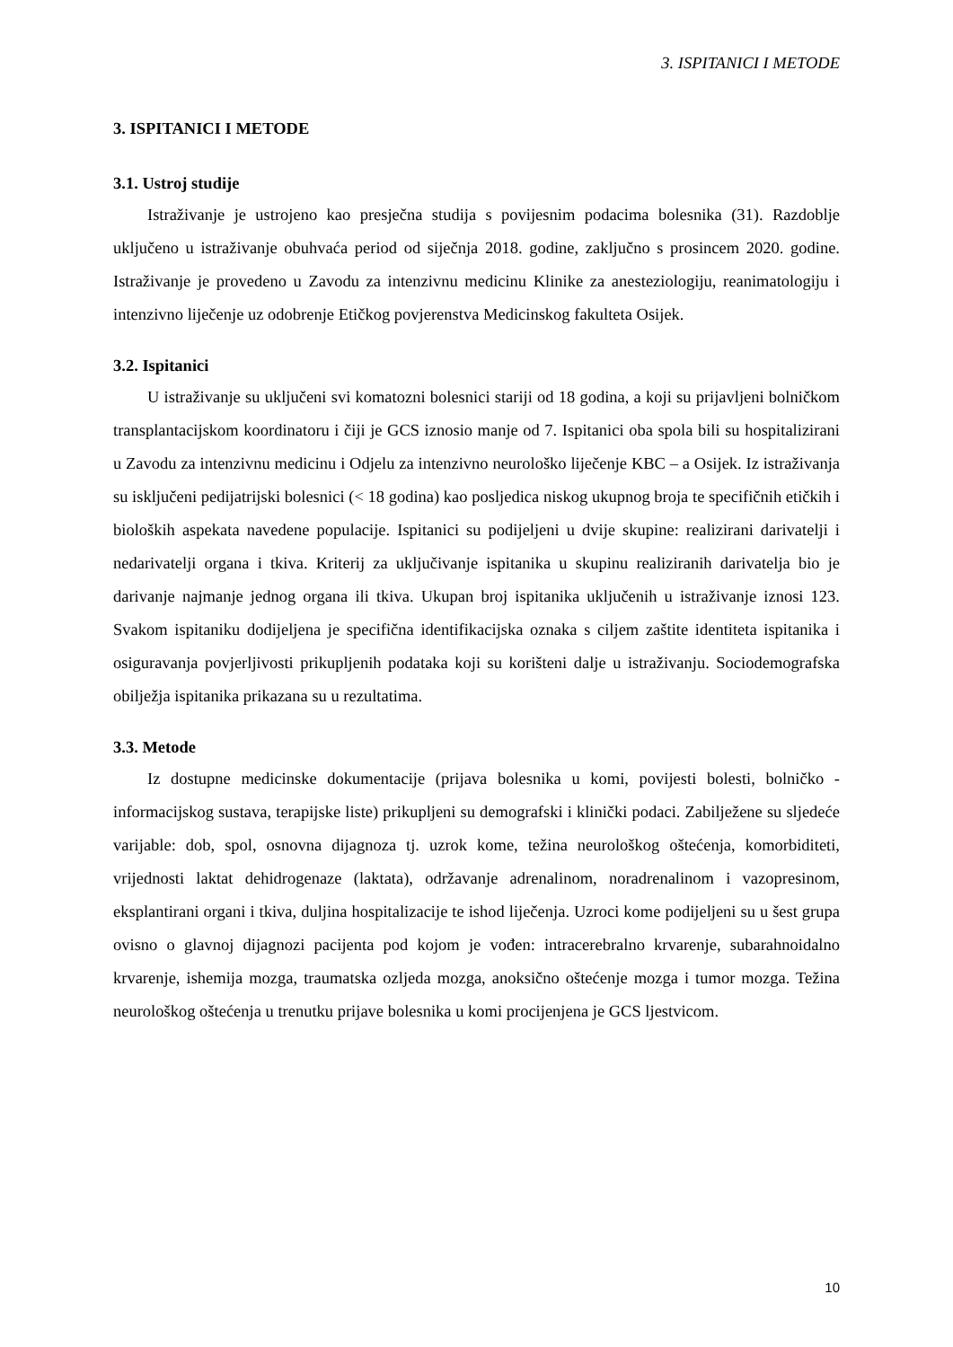3. ISPITANICI I METODE
3. ISPITANICI I METODE
3.1. Ustroj studije
Istraživanje je ustrojeno kao presječna studija s povijesnim podacima bolesnika (31). Razdoblje uključeno u istraživanje obuhvaća period od siječnja 2018. godine, zaključno s prosincem 2020. godine. Istraživanje je provedeno u Zavodu za intenzivnu medicinu Klinike za anesteziologiju, reanimatologiju i intenzivno liječenje uz odobrenje Etičkog povjerenstva Medicinskog fakulteta Osijek.
3.2. Ispitanici
U istraživanje su uključeni svi komatozni bolesnici stariji od 18 godina, a koji su prijavljeni bolničkom transplantacijskom koordinatoru i čiji je GCS iznosio manje od 7. Ispitanici oba spola bili su hospitalizirani u Zavodu za intenzivnu medicinu i Odjelu za intenzivno neurološko liječenje KBC – a Osijek. Iz istraživanja su isključeni pedijatrijski bolesnici (< 18 godina) kao posljedica niskog ukupnog broja te specifičnih etičkih i bioloških aspekata navedene populacije. Ispitanici su podijeljeni u dvije skupine: realizirani darivatelji i nedarivatelji organa i tkiva. Kriterij za uključivanje ispitanika u skupinu realiziranih darivatelja bio je darivanje najmanje jednog organa ili tkiva. Ukupan broj ispitanika uključenih u istraživanje iznosi 123. Svakom ispitaniku dodijeljena je specifična identifikacijska oznaka s ciljem zaštite identiteta ispitanika i osiguravanja povjerljivosti prikupljenih podataka koji su korišteni dalje u istraživanju. Sociodemografska obilježja ispitanika prikazana su u rezultatima.
3.3. Metode
Iz dostupne medicinske dokumentacije (prijava bolesnika u komi, povijesti bolesti, bolničko - informacijskog sustava, terapijske liste) prikupljeni su demografski i klinički podaci. Zabilježene su sljedeće varijable: dob, spol, osnovna dijagnoza tj. uzrok kome, težina neurološkog oštećenja, komorbiditeti, vrijednosti laktat dehidrogenaze (laktata), održavanje adrenalinom, noradrenalinom i vazopresinom, eksplantirani organi i tkiva, duljina hospitalizacije te ishod liječenja. Uzroci kome podijeljeni su u šest grupa ovisno o glavnoj dijagnozi pacijenta pod kojom je vođen: intracerebralno krvarenje, subarahnoidalno krvarenje, ishemija mozga, traumatska ozljeda mozga, anoksično oštećenje mozga i tumor mozga. Težina neurološkog oštećenja u trenutku prijave bolesnika u komi procijenjena je GCS ljestvicom.
10